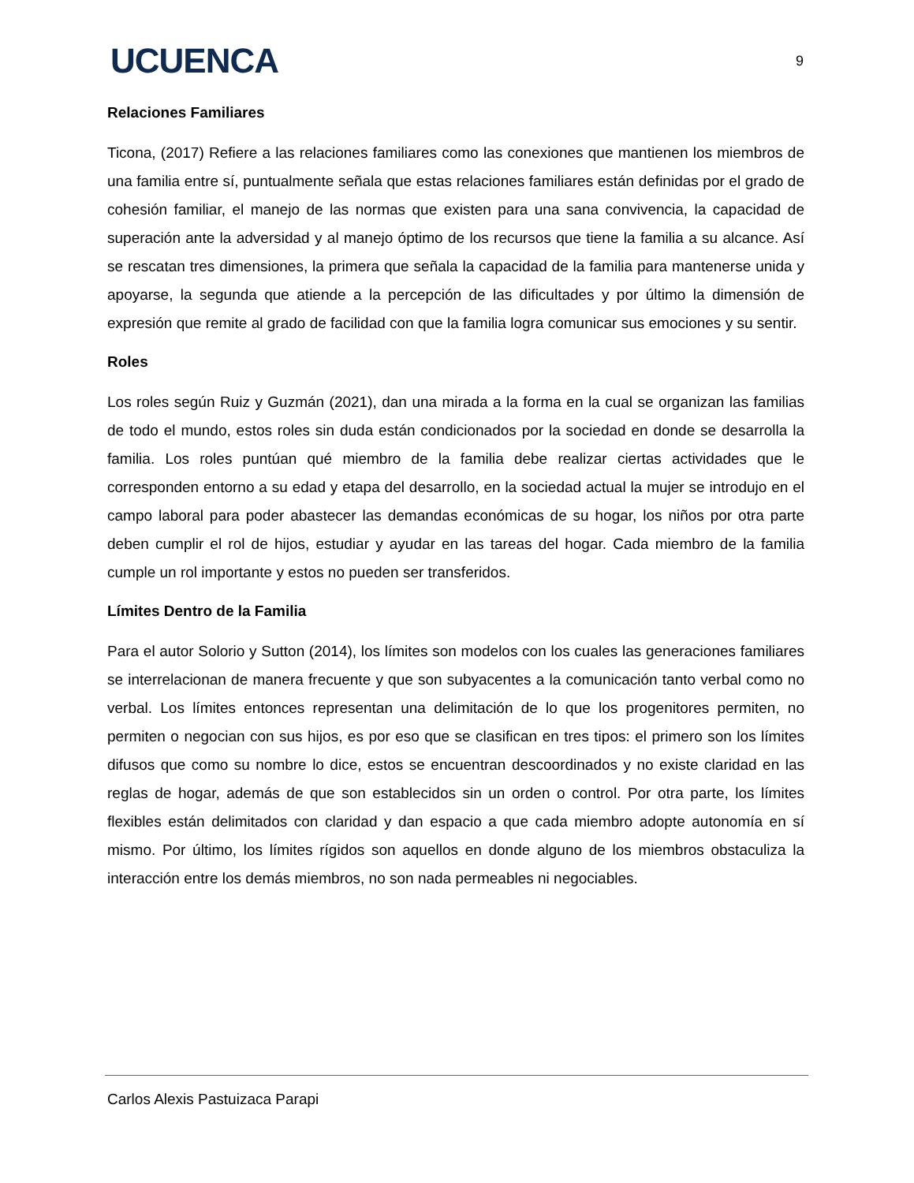UCUENCA
9
Relaciones Familiares
Ticona, (2017) Refiere a las relaciones familiares como las conexiones que mantienen los miembros de una familia entre sí, puntualmente señala que estas relaciones familiares están definidas por el grado de cohesión familiar, el manejo de las normas que existen para una sana convivencia, la capacidad de superación ante la adversidad y al manejo óptimo de los recursos que tiene la familia a su alcance. Así se rescatan tres dimensiones, la primera que señala la capacidad de la familia para mantenerse unida y apoyarse, la segunda que atiende a la percepción de las dificultades y por último la dimensión de expresión que remite al grado de facilidad con que la familia logra comunicar sus emociones y su sentir.
Roles
Los roles según Ruiz y Guzmán (2021), dan una mirada a la forma en la cual se organizan las familias de todo el mundo, estos roles sin duda están condicionados por la sociedad en donde se desarrolla la familia. Los roles puntúan qué miembro de la familia debe realizar ciertas actividades que le corresponden entorno a su edad y etapa del desarrollo, en la sociedad actual la mujer se introdujo en el campo laboral para poder abastecer las demandas económicas de su hogar, los niños por otra parte deben cumplir el rol de hijos, estudiar y ayudar en las tareas del hogar. Cada miembro de la familia cumple un rol importante y estos no pueden ser transferidos.
Límites Dentro de la Familia
Para el autor Solorio y Sutton (2014), los límites son modelos con los cuales las generaciones familiares se interrelacionan de manera frecuente y que son subyacentes a la comunicación tanto verbal como no verbal. Los límites entonces representan una delimitación de lo que los progenitores permiten, no permiten o negocian con sus hijos, es por eso que se clasifican en tres tipos: el primero son los límites difusos que como su nombre lo dice, estos se encuentran descoordinados y no existe claridad en las reglas de hogar, además de que son establecidos sin un orden o control. Por otra parte, los límites flexibles están delimitados con claridad y dan espacio a que cada miembro adopte autonomía en sí mismo. Por último, los límites rígidos son aquellos en donde alguno de los miembros obstaculiza la interacción entre los demás miembros, no son nada permeables ni negociables.
Carlos Alexis Pastuizaca Parapi